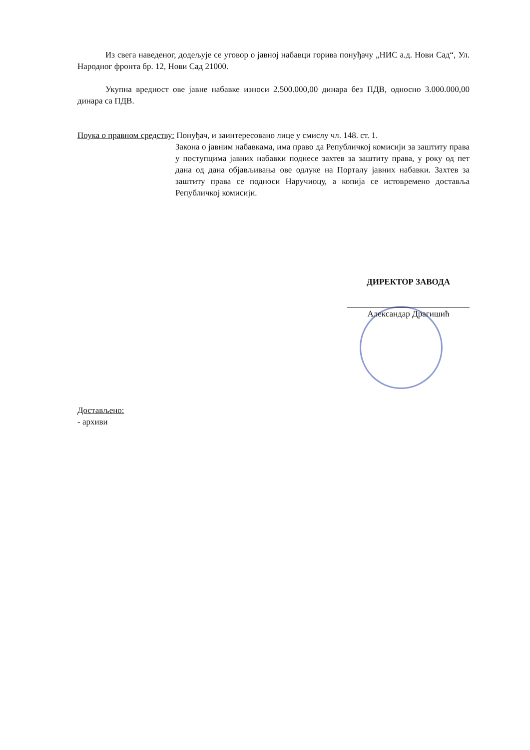Из свега наведеног, додељује се уговор о јавној набавци горива понуђачу „НИС а.д. Нови Сад“, Ул. Народног фронта бр. 12, Нови Сад 21000.
Укупна вредност ове јавне набавке износи 2.500.000,00 динара без ПДВ, односно 3.000.000,00 динара са ПДВ.
Поука о правном средству: Понуђач, и заинтересовано лице у смислу чл. 148. ст. 1.
Закона о јавним набавкама, има право да Републичкој комисији за заштиту права у поступцима јавних набавки поднесе захтев за заштиту права, у року од пет дана од дана објављивања ове одлуке на Порталу јавних набавки. Захтев за заштиту права се подноси Наручиоцу, а копија се истовремено доставља Републичкој комисији.
ДИРЕКТОР ЗАВОДА
Александар Драгишић
Достављено:
- архиви